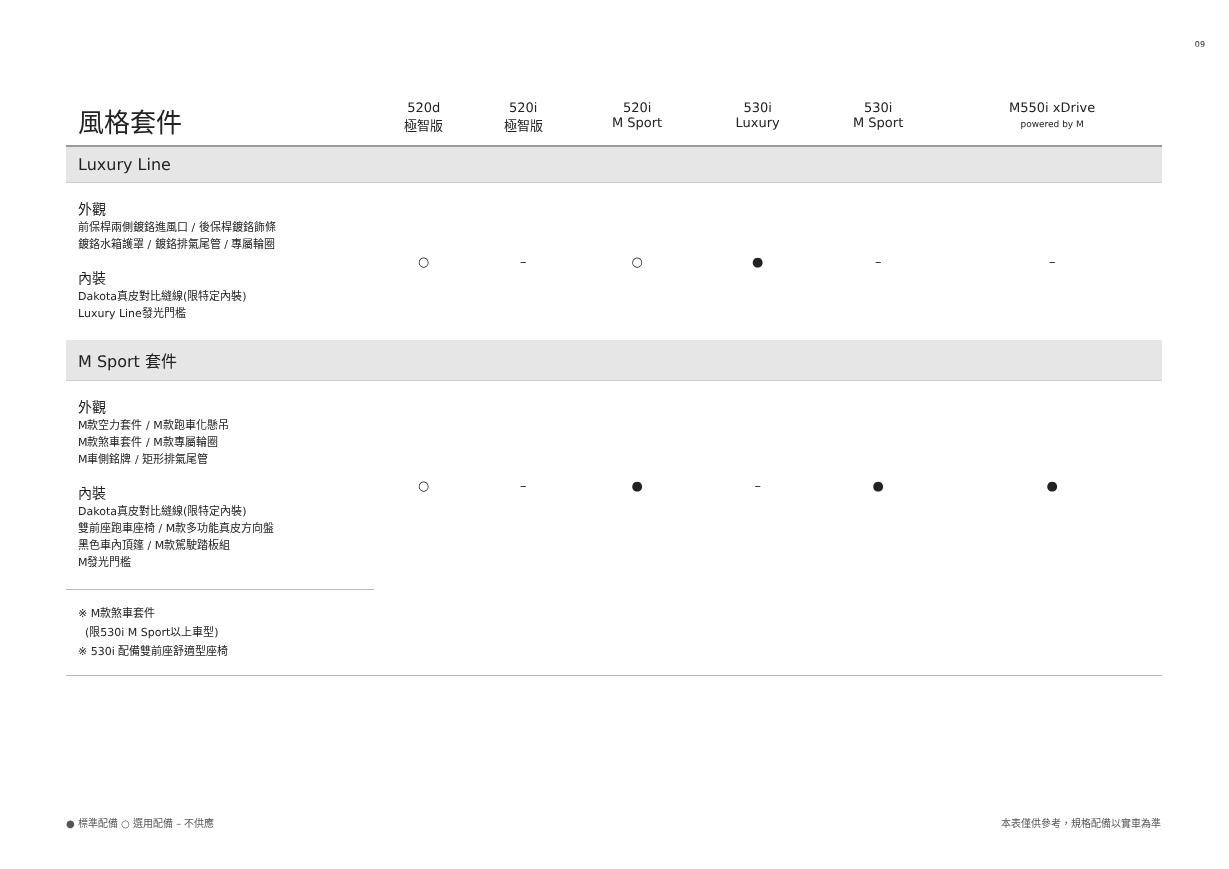09
| 風格套件 | 520d 極智版 | 520i 極智版 | 520i M Sport | 530i Luxury | 530i M Sport | M550i xDrive powered by M |
| --- | --- | --- | --- | --- | --- | --- |
| Luxury Line | | | | | | |
| 外觀 前保桿兩側鍍鉻進風口 / 後保桿鍍鉻飾條 鍍鉻水箱護罩 / 鍍鉻排氣尾管 / 專屬輪圈 內裝 Dakota真皮對比縫線(限特定內裝) Luxury Line發光門檻 | ○ | – | ○ | ● | – | – |
| M Sport 套件 | | | | | | |
| 外觀 M款空力套件 / M款跑車化懸吊 M款煞車套件 / M款專屬輪圈 M車側銘牌 / 矩形排氣尾管 內裝 Dakota真皮對比縫線(限特定內裝) 雙前座跑車座椅 / M款多功能真皮方向盤 黑色車內頂篷 / M款駕駛踏板組 M發光門檻 | ○ | – | ● | – | ● | ● |
| ※ M款煞車套件 (限530i M Sport以上車型) ※ 530i 配備雙前座舒適型座椅 | | | | | | |
● 標準配備 ○ 選用配備 – 不供應 本表僅供參考，規格配備以實車為準